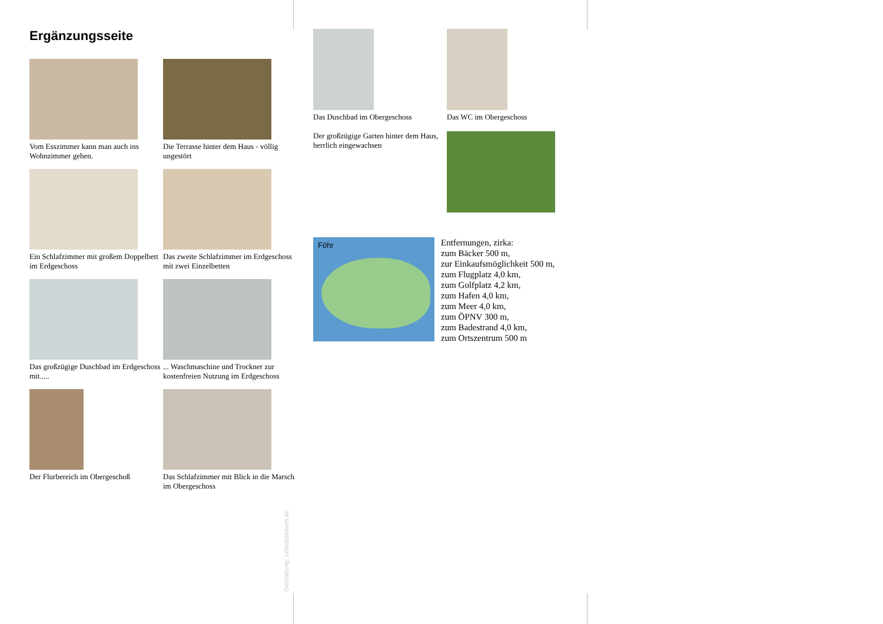Ergänzungsseite
Vom Esszimmer kann man auch ins Wohnzimmer gehen.
Die Terrasse hinter dem Haus - völlig ungestört
Ein Schlafzimmer mit großem Doppelbett im Erdgeschoss
Das zweite Schlafzimmer im Erdgeschoss mit zwei Einzelbetten
Das großzügige Duschbad im Erdgeschoss mit.....
... Waschmaschine und Trockner zur kostenfreien Nutzung im Erdgeschoss
Der Flurbereich im Obergeschoß
Das Schlafzimmer mit Blick in die Marsch im Obergeschoss
Gestaltung: urlaubstraum.de
Das Duschbad im Obergeschoss
Das WC im Obergeschoss
Der großzügige Garten hinter dem Haus, herrlich eingewachsen
Föhr
Entfernungen, zirka:
zum Bäcker 500 m,
zur Einkaufsmöglichkeit 500 m,
zum Flugplatz 4,0 km,
zum Golfplatz 4,2 km,
zum Hafen 4,0 km,
zum Meer 4,0 km,
zum ÖPNV 300 m,
zum Badestrand 4,0 km,
zum Ortszentrum 500 m